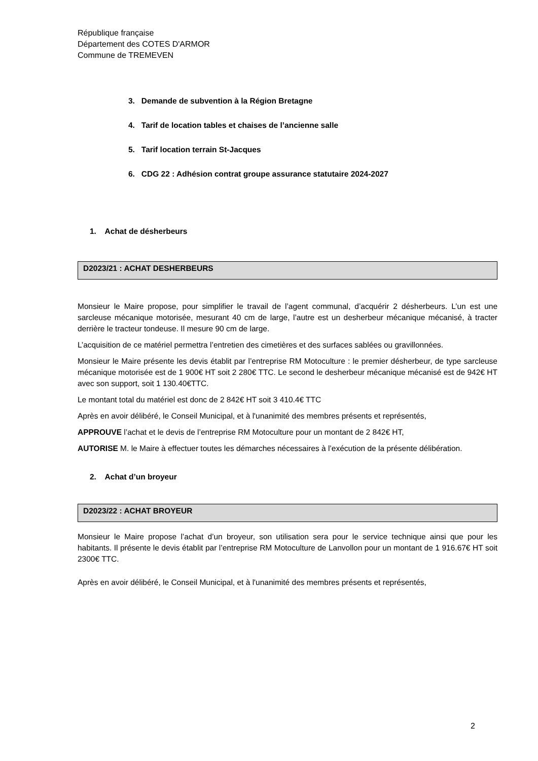République française
Département des COTES D'ARMOR
Commune de TREMEVEN
3. Demande de subvention à la Région Bretagne
4. Tarif de location tables et chaises de l’ancienne salle
5. Tarif location terrain St-Jacques
6. CDG 22 : Adhésion contrat groupe assurance statutaire 2024-2027
1. Achat de désherbeurs
D2023/21 : ACHAT DESHERBEURS
Monsieur le Maire propose, pour simplifier le travail de l’agent communal, d’acquérir 2 désherbeurs. L’un est une sarcleuse mécanique motorisée, mesurant 40 cm de large, l’autre est un desherbeur mécanique mécanisé, à tracter derrière le tracteur tondeuse. Il mesure 90 cm de large.
L’acquisition de ce matériel permettra l’entretien des cimetières et des surfaces sablées ou gravillonnées.
Monsieur le Maire présente les devis établit par l’entreprise RM Motoculture : le premier désherbeur, de type sarcleuse mécanique motorisée est de 1 900€ HT soit 2 280€ TTC. Le second le desherbeur mécanique mécanisé est de 942€ HT avec son support, soit 1 130.40€TTC.
Le montant total du matériel est donc de 2 842€ HT soit 3 410.4€ TTC
Après en avoir délibéré, le Conseil Municipal, et à l'unanimité des membres présents et représentés,
APPROUVE l’achat et le devis de l’entreprise RM Motoculture pour un montant de 2 842€ HT,
AUTORISE M. le Maire à effectuer toutes les démarches nécessaires à l’exécution de la présente délibération.
2. Achat d’un broyeur
D2023/22 : ACHAT BROYEUR
Monsieur le Maire propose l’achat d’un broyeur, son utilisation sera pour le service technique ainsi que pour les habitants. Il présente le devis établit par l’entreprise RM Motoculture de Lanvollon pour un montant de 1 916.67€ HT soit 2300€ TTC.
Après en avoir délibéré, le Conseil Municipal, et à l'unanimité des membres présents et représentés,
2